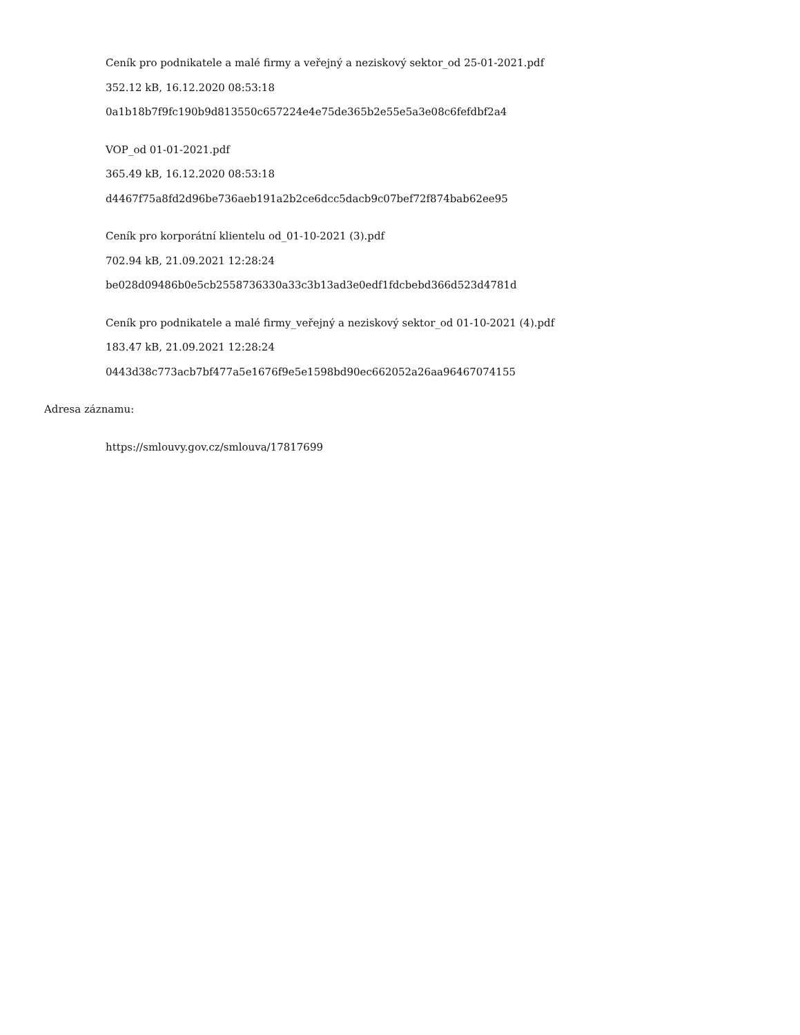Ceník pro podnikatele a malé firmy a veřejný a neziskový sektor_od 25-01-2021.pdf
352.12 kB, 16.12.2020 08:53:18
0a1b18b7f9fc190b9d813550c657224e4e75de365b2e55e5a3e08c6fefdbf2a4
VOP_od 01-01-2021.pdf
365.49 kB, 16.12.2020 08:53:18
d4467f75a8fd2d96be736aeb191a2b2ce6dcc5dacb9c07bef72f874bab62ee95
Ceník pro korporátní klientelu od_01-10-2021 (3).pdf
702.94 kB, 21.09.2021 12:28:24
be028d09486b0e5cb2558736330a33c3b13ad3e0edf1fdcbebd366d523d4781d
Ceník pro podnikatele a malé firmy_veřejný a neziskový sektor_od 01-10-2021 (4).pdf
183.47 kB, 21.09.2021 12:28:24
0443d38c773acb7bf477a5e1676f9e5e1598bd90ec662052a26aa96467074155
Adresa záznamu:
https://smlouvy.gov.cz/smlouva/17817699